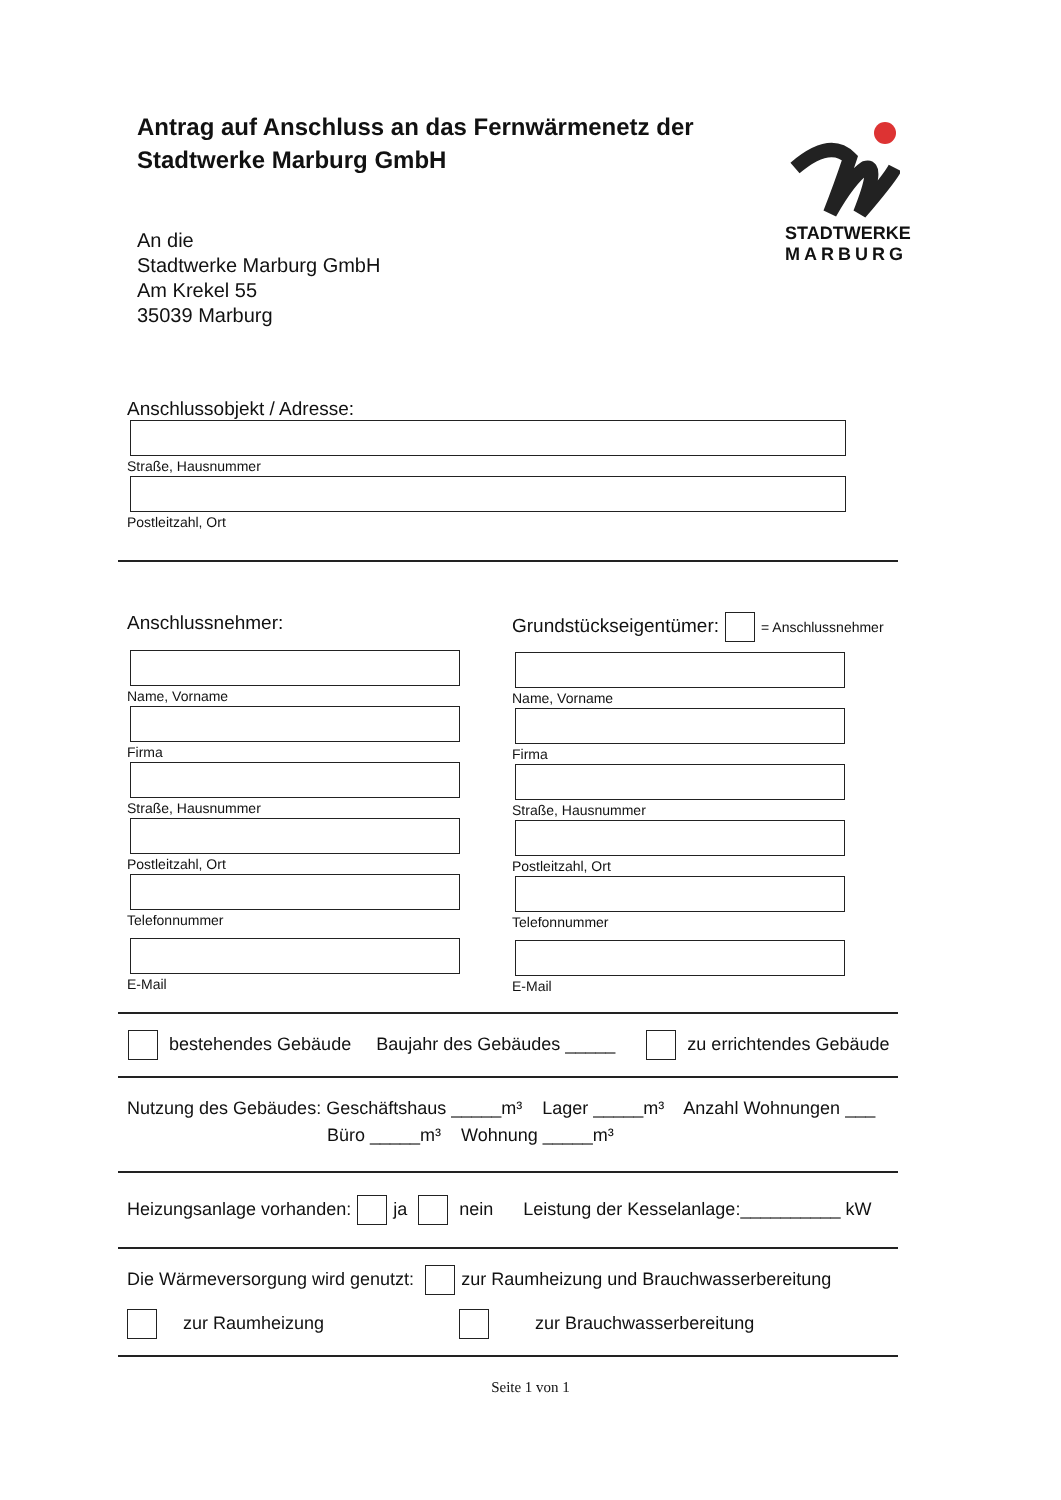STADTWERKE
MARBURG
Antrag auf Anschluss an das Fernwärmenetz der Stadtwerke Marburg GmbH
An die
Stadtwerke Marburg GmbH
Am Krekel 55
35039 Marburg
Anschlussobjekt / Adresse:
Straße, Hausnummer
Postleitzahl, Ort
Anschlussnehmer:
Name, Vorname
Firma
Straße, Hausnummer
Postleitzahl, Ort
Telefonnummer
E-Mail
Grundstückseigentümer: = Anschlussnehmer
Name, Vorname
Firma
Straße, Hausnummer
Postleitzahl, Ort
Telefonnummer
E-Mail
bestehendes Gebäude Baujahr des Gebäudes _____ zu errichtendes Gebäude
Nutzung des Gebäudes: Geschäftshaus _____m³ Lager _____m³ Anzahl Wohnungen ___
Büro _____m³ Wohnung _____m³
Heizungsanlage vorhanden: ja nein Leistung der Kesselanlage:__________ kW
Die Wärmeversorgung wird genutzt: zur Raumheizung und Brauchwasserbereitung
zur Raumheizung zur Brauchwasserbereitung
Seite 1 von 1